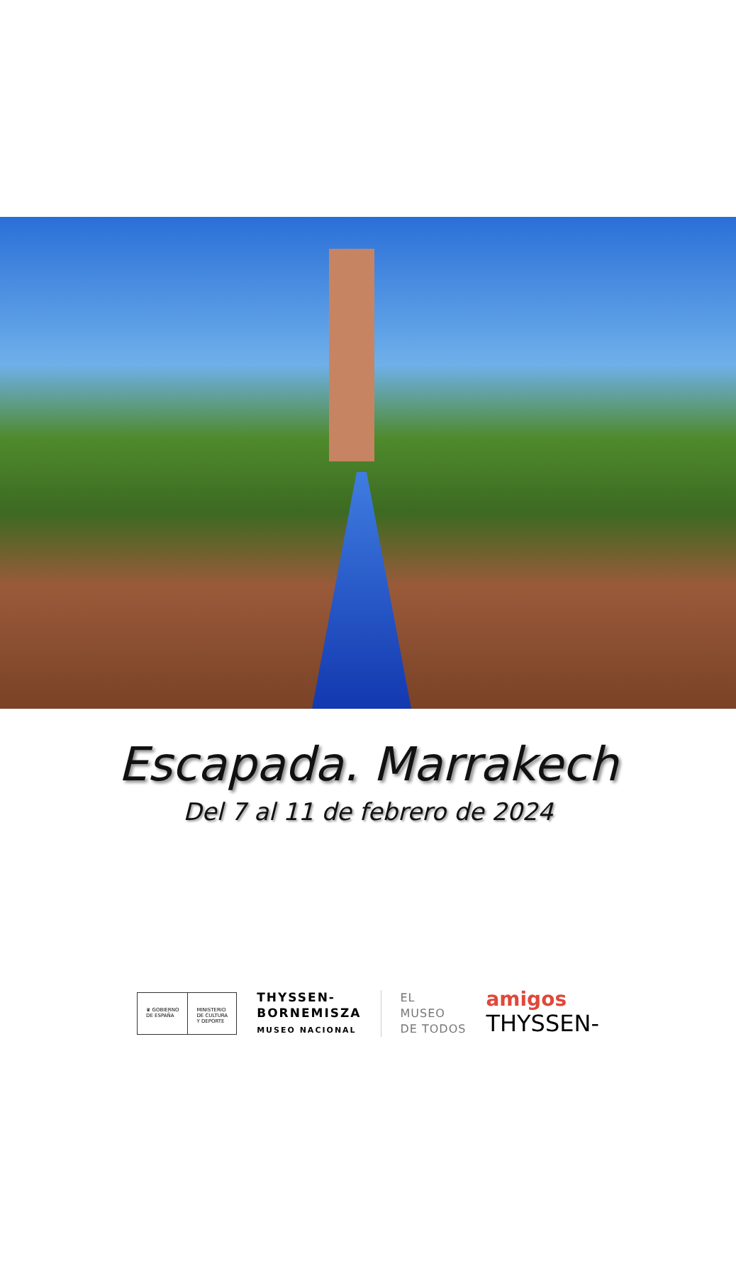Escapada. Marrakech
Del 7 al 11 de febrero de 2024
♛ GOBIERNO
DE ESPAÑA
MINISTERIO
DE CULTURA
Y DEPORTE
THYSSEN-
BORNEMISZA
MUSEO NACIONAL
EL
MUSEO
DE TODOS
amigos
THYSSEN-